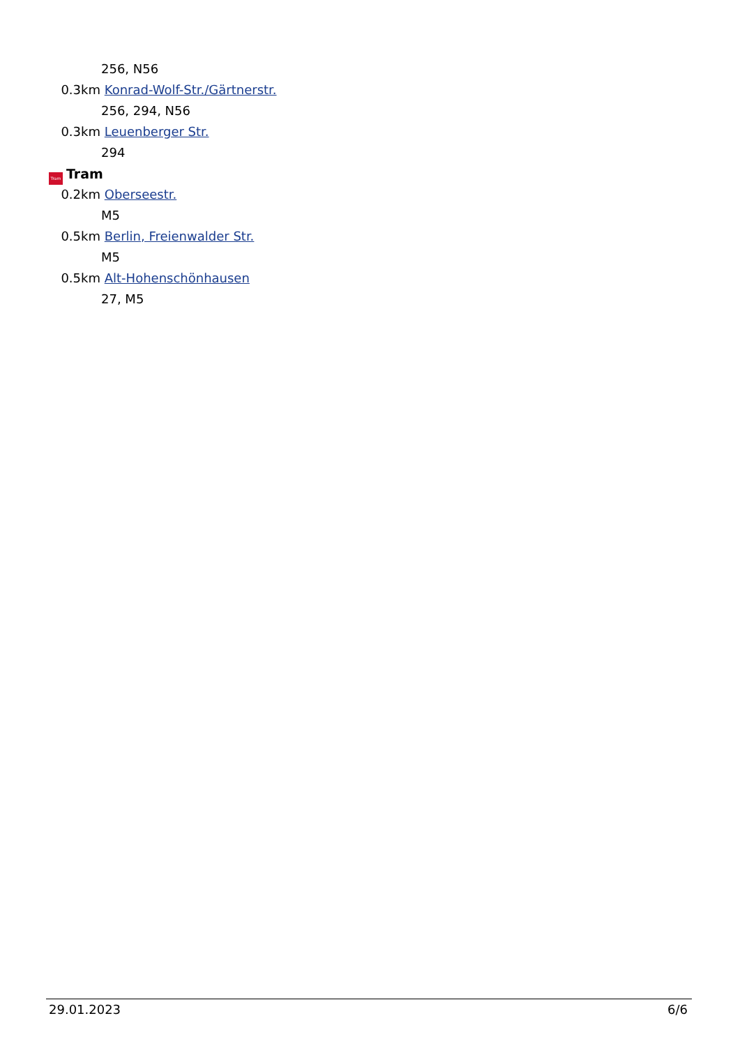256, N56
0.3km Konrad-Wolf-Str./Gärtnerstr.
256, 294, N56
0.3km Leuenberger Str.
294
Tram Tram
0.2km Oberseestr.
M5
0.5km Berlin, Freienwalder Str.
M5
0.5km Alt-Hohenschönhausen
27, M5
29.01.2023 6/6